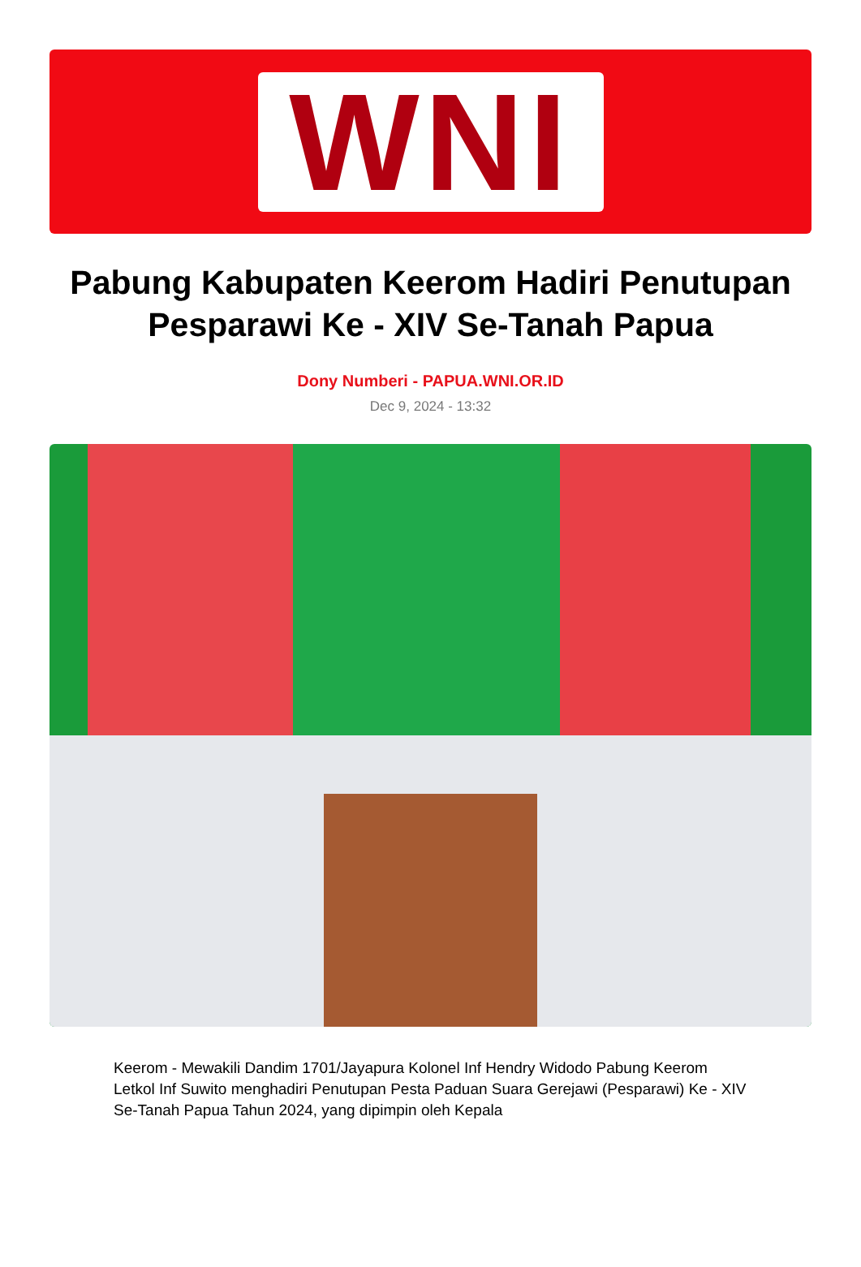WNI
Pabung Kabupaten Keerom Hadiri Penutupan Pesparawi Ke - XIV Se-Tanah Papua
Dony Numberi - PAPUA.WNI.OR.ID
Dec 9, 2024 - 13:32
Keerom - Mewakili Dandim 1701/Jayapura Kolonel Inf Hendry Widodo Pabung Keerom Letkol Inf Suwito menghadiri Penutupan Pesta Paduan Suara Gerejawi (Pesparawi) Ke - XIV Se-Tanah Papua Tahun 2024, yang dipimpin oleh Kepala